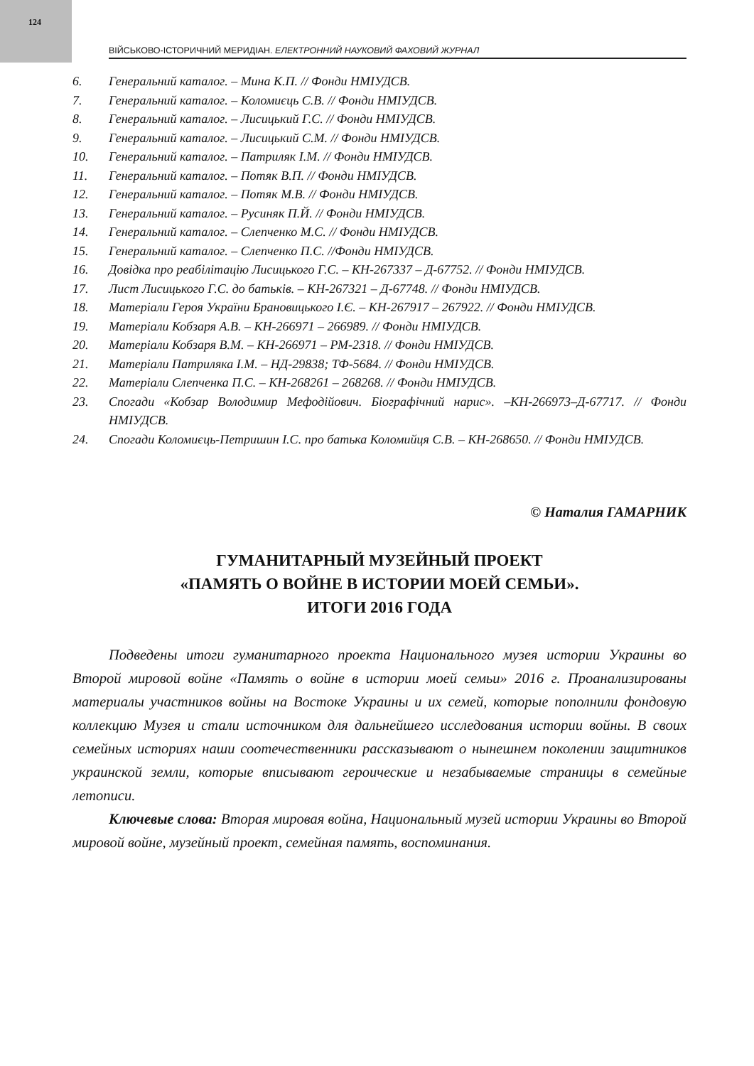124
ВІЙСЬКОВО-ІСТОРИЧНИЙ МЕРИДІАН. ЕЛЕКТРОННИЙ НАУКОВИЙ ФАХОВИЙ ЖУРНАЛ
6. Генеральний каталог. – Мина К.П. // Фонди НМІУДСВ.
7. Генеральний каталог. – Коломиєць С.В. // Фонди НМІУДСВ.
8. Генеральний каталог. – Лисицький Г.С. // Фонди НМІУДСВ.
9. Генеральний каталог. – Лисицький С.М. // Фонди НМІУДСВ.
10. Генеральний каталог. – Патриляк І.М. // Фонди НМІУДСВ.
11. Генеральний каталог. – Потяк В.П. // Фонди НМІУДСВ.
12. Генеральний каталог. – Потяк М.В. // Фонди НМІУДСВ.
13. Генеральний каталог. – Русиняк П.Й. // Фонди НМІУДСВ.
14. Генеральний каталог. – Слепченко М.С. // Фонди НМІУДСВ.
15. Генеральний каталог. – Слепченко П.С. //Фонди НМІУДСВ.
16. Довідка про реабілітацію Лисицького Г.С. – КН-267337 – Д-67752. // Фонди НМІУДСВ.
17. Лист Лисицького Г.С. до батьків. – КН-267321 – Д-67748. // Фонди НМІУДСВ.
18. Матеріали Героя України Брановицького І.Є. – КН-267917 – 267922. // Фонди НМІУДСВ.
19. Матеріали Кобзаря А.В. – КН-266971 – 266989. // Фонди НМІУДСВ.
20. Матеріали Кобзаря В.М. – КН-266971 – РМ-2318. // Фонди НМІУДСВ.
21. Матеріали Патриляка І.М. – НД-29838; ТФ-5684. // Фонди НМІУДСВ.
22. Матеріали Слепченка П.С. – КН-268261 – 268268. // Фонди НМІУДСВ.
23. Спогади «Кобзар Володимир Мефодійович. Біографічний нарис». –КН-266973–Д-67717. // Фонди НМІУДСВ.
24. Спогади Коломиєць-Петришин І.С. про батька Коломийця С.В. – КН-268650. // Фонди НМІУДСВ.
© Наталия ГАМАРНИК
ГУМАНИТАРНЫЙ МУЗЕЙНЫЙ ПРОЕКТ
«ПАМЯТЬ О ВОЙНЕ В ИСТОРИИ МОЕЙ СЕМЬИ».
ИТОГИ 2016 ГОДА
Подведены итоги гуманитарного проекта Национального музея истории Украины во Второй мировой войне «Память о войне в истории моей семьи» 2016 г. Проанализированы материалы участников войны на Востоке Украины и их семей, которые пополнили фондовую коллекцию Музея и стали источником для дальнейшего исследования истории войны. В своих семейных историях наши соотечественники рассказывают о нынешнем поколении защитников украинской земли, которые вписывают героические и незабываемые страницы в семейные летописи.
Ключевые слова: Вторая мировая война, Национальный музей истории Украины во Второй мировой войне, музейный проект, семейная память, воспоминания.